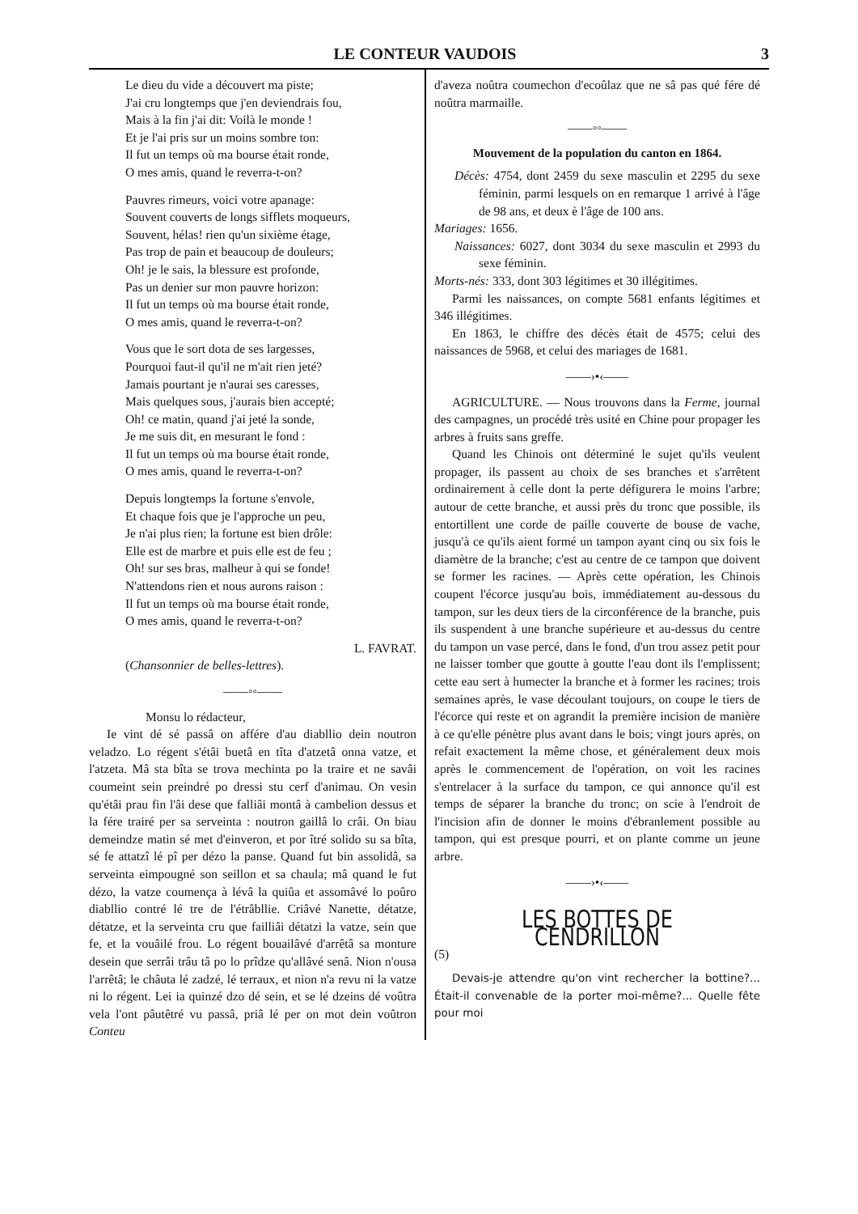LE CONTEUR VAUDOIS 3
Le dieu du vide a découvert ma piste;
J'ai cru longtemps que j'en deviendrais fou,
Mais à la fin j'ai dit: Voilà le monde !
Et je l'ai pris sur un moins sombre ton:
Il fut un temps où ma bourse était ronde,
O mes amis, quand le reverra-t-on?
Pauvres rimeurs, voici votre apanage:
Souvent couverts de longs sifflets moqueurs,
Souvent, hélas! rien qu'un sixième étage,
Pas trop de pain et beaucoup de douleurs;
Oh! je le sais, la blessure est profonde,
Pas un denier sur mon pauvre horizon:
Il fut un temps où ma bourse était ronde,
O mes amis, quand le reverra-t-on?
Vous que le sort dota de ses largesses,
Pourquoi faut-il qu'il ne m'ait rien jeté?
Jamais pourtant je n'aurai ses caresses,
Mais quelques sous, j'aurais bien accepté;
Oh! ce matin, quand j'ai jeté la sonde,
Je me suis dit, en mesurant le fond :
Il fut un temps où ma bourse était ronde,
O mes amis, quand le reverra-t-on?
Depuis longtemps la fortune s'envole,
Et chaque fois que je l'approche un peu,
Je n'ai plus rien; la fortune est bien drôle:
Elle est de marbre et puis elle est de feu ;
Oh! sur ses bras, malheur à qui se fonde!
N'attendons rien et nous aurons raison :
Il fut un temps où ma bourse était ronde,
O mes amis, quand le reverra-t-on?
L. FAVRAT.
(Chansonnier de belles-lettres).
——◦◦——
Monsu lo rédacteur,
Ie vint dé sé passâ on affére d'au diabllio dein noutron veladzo. Lo régent s'étâi buetâ en tîta d'atzetâ onna vatze, et l'atzeta. Mâ sta bîta se trova mechinta po la traire et ne savâi coumeint sein preindré po dressi stu cerf d'animau. On vesin qu'étâi prau fin l'âi dese que falliâi montâ à cambelion dessus et la fére trairé per sa serveinta : noutron gaillâ lo crâi. On biau demeindze matin sé met d'einveron, et por îtré solido su sa bîta, sé fe attatzî lé pî per dézo la panse. Quand fut bin assolidâ, sa serveinta eimpougné son seillon et sa chaula; mâ quand le fut dézo, la vatze coumença à lévâ la quiûa et assomâvé lo poûro diabllio contré lé tre de l'étrâbllie. Criâvé Nanette, détatze, détatze, et la serveinta cru que failliâi détatzi la vatze, sein que fe, et la vouâilé frou. Lo régent bouailâvé d'arrêtâ sa monture desein que serrâi trâu tâ po lo prîdze qu'allâvé senâ. Nion n'ousa l'arrêtâ; le châuta lé zadzé, lé terraux, et nion n'a revu ni la vatze ni lo régent. Lei ia quinzé dzo dé sein, et se lé dzeins dé voûtra vela l'ont pâutêtré vu passâ, priâ lé per on mot dein voûtron Conteu
d'aveza noûtra coumechon d'ecoûlaz que ne sâ pas qué fére dé noûtra marmaille.
——◦◦——
Mouvement de la population du canton en 1864.
Décès: 4754, dont 2459 du sexe masculin et 2295 du sexe féminin, parmi lesquels on en remarque 1 arrivé à l'âge de 98 ans, et deux è l'âge de 100 ans.
Mariages: 1656.
Naissances: 6027, dont 3034 du sexe masculin et 2993 du sexe féminin.
Morts-nés: 333, dont 303 légitimes et 30 illégitimes.
Parmi les naissances, on compte 5681 enfants légitimes et 346 illégitimes.
En 1863, le chiffre des décès était de 4575; celui des naissances de 5968, et celui des mariages de 1681.
——›•‹——
AGRICULTURE. — Nous trouvons dans la Ferme, journal des campagnes, un procédé très usité en Chine pour propager les arbres à fruits sans greffe.
Quand les Chinois ont déterminé le sujet qu'ils veulent propager, ils passent au choix de ses branches et s'arrêtent ordinairement à celle dont la perte défigurera le moins l'arbre; autour de cette branche, et aussi près du tronc que possible, ils entortillent une corde de paille couverte de bouse de vache, jusqu'à ce qu'ils aient formé un tampon ayant cinq ou six fois le diamètre de la branche; c'est au centre de ce tampon que doivent se former les racines. — Après cette opération, les Chinois coupent l'écorce jusqu'au bois, immédiatement au-dessous du tampon, sur les deux tiers de la circonférence de la branche, puis ils suspendent à une branche supérieure et au-dessus du centre du tampon un vase percé, dans le fond, d'un trou assez petit pour ne laisser tomber que goutte à goutte l'eau dont ils l'emplissent; cette eau sert à humecter la branche et à former les racines; trois semaines après, le vase découlant toujours, on coupe le tiers de l'écorce qui reste et on agrandit la première incision de manière à ce qu'elle pénètre plus avant dans le bois; vingt jours après, on refait exactement la même chose, et généralement deux mois après le commencement de l'opération, on voit les racines s'entrelacer à la surface du tampon, ce qui annonce qu'il est temps de séparer la branche du tronc; on scie à l'endroit de l'incision afin de donner le moins d'ébranlement possible au tampon, qui est presque pourri, et on plante comme un jeune arbre.
——›•‹——
LES BOTTES DE CENDRILLON
(5)
Devais-je attendre qu'on vint rechercher la bottine?... Était-il convenable de la porter moi-même?... Quelle fête pour moi